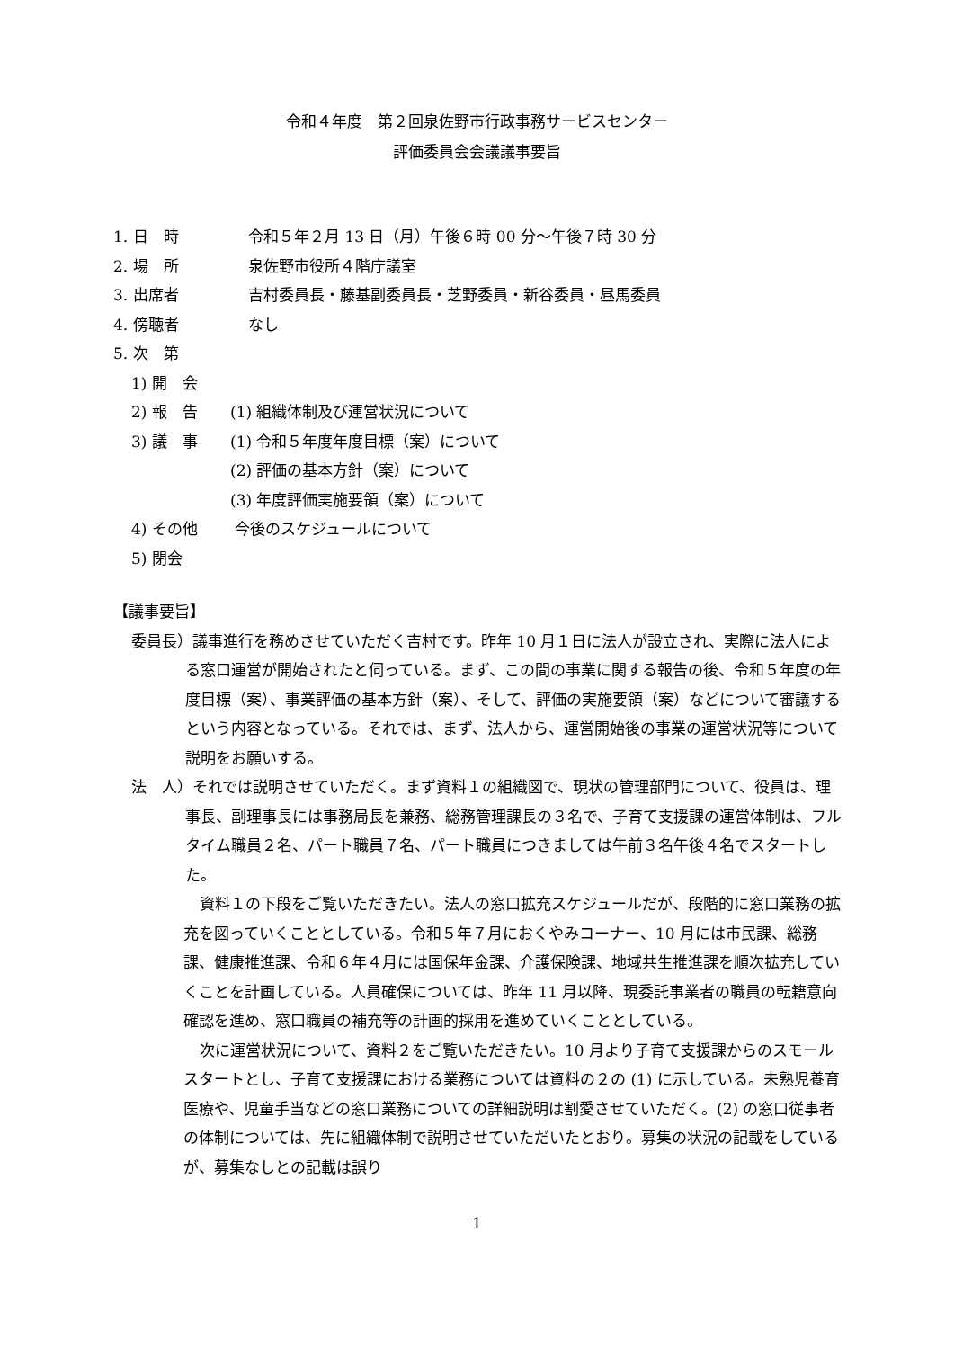令和４年度　第２回泉佐野市行政事務サービスセンター
評価委員会会議議事要旨
1. 日　時 令和５年２月 13 日（月）午後６時 00 分～午後７時 30 分
2. 場　所 泉佐野市役所４階庁議室
3. 出席者 吉村委員長・藤基副委員長・芝野委員・新谷委員・昼馬委員
4. 傍聴者 なし
5. 次　第
1) 開　会
2) 報　告 (1) 組織体制及び運営状況について
3) 議　事 (1) 令和５年度年度目標（案）について
(2) 評価の基本方針（案）について
(3) 年度評価実施要領（案）について
4) その他 今後のスケジュールについて
5) 閉会
【議事要旨】
委員長）議事進行を務めさせていただく吉村です。昨年 10 月１日に法人が設立され、実際に法人による窓口運営が開始されたと伺っている。まず、この間の事業に関する報告の後、令和５年度の年度目標（案）、事業評価の基本方針（案）、そして、評価の実施要領（案）などについて審議するという内容となっている。それでは、まず、法人から、運営開始後の事業の運営状況等について説明をお願いする。
法　人）それでは説明させていただく。まず資料１の組織図で、現状の管理部門について、役員は、理事長、副理事長には事務局長を兼務、総務管理課長の３名で、子育て支援課の運営体制は、フルタイム職員２名、パート職員７名、パート職員につきましては午前３名午後４名でスタートした。
資料１の下段をご覧いただきたい。法人の窓口拡充スケジュールだが、段階的に窓口業務の拡充を図っていくこととしている。令和５年７月におくやみコーナー、10 月には市民課、総務課、健康推進課、令和６年４月には国保年金課、介護保険課、地域共生推進課を順次拡充していくことを計画している。人員確保については、昨年 11 月以降、現委託事業者の職員の転籍意向確認を進め、窓口職員の補充等の計画的採用を進めていくこととしている。
次に運営状況について、資料２をご覧いただきたい。10 月より子育て支援課からのスモールスタートとし、子育て支援課における業務については資料の２の (1) に示している。未熟児養育医療や、児童手当などの窓口業務についての詳細説明は割愛させていただく。(2) の窓口従事者の体制については、先に組織体制で説明させていただいたとおり。募集の状況の記載をしているが、募集なしとの記載は誤り
1